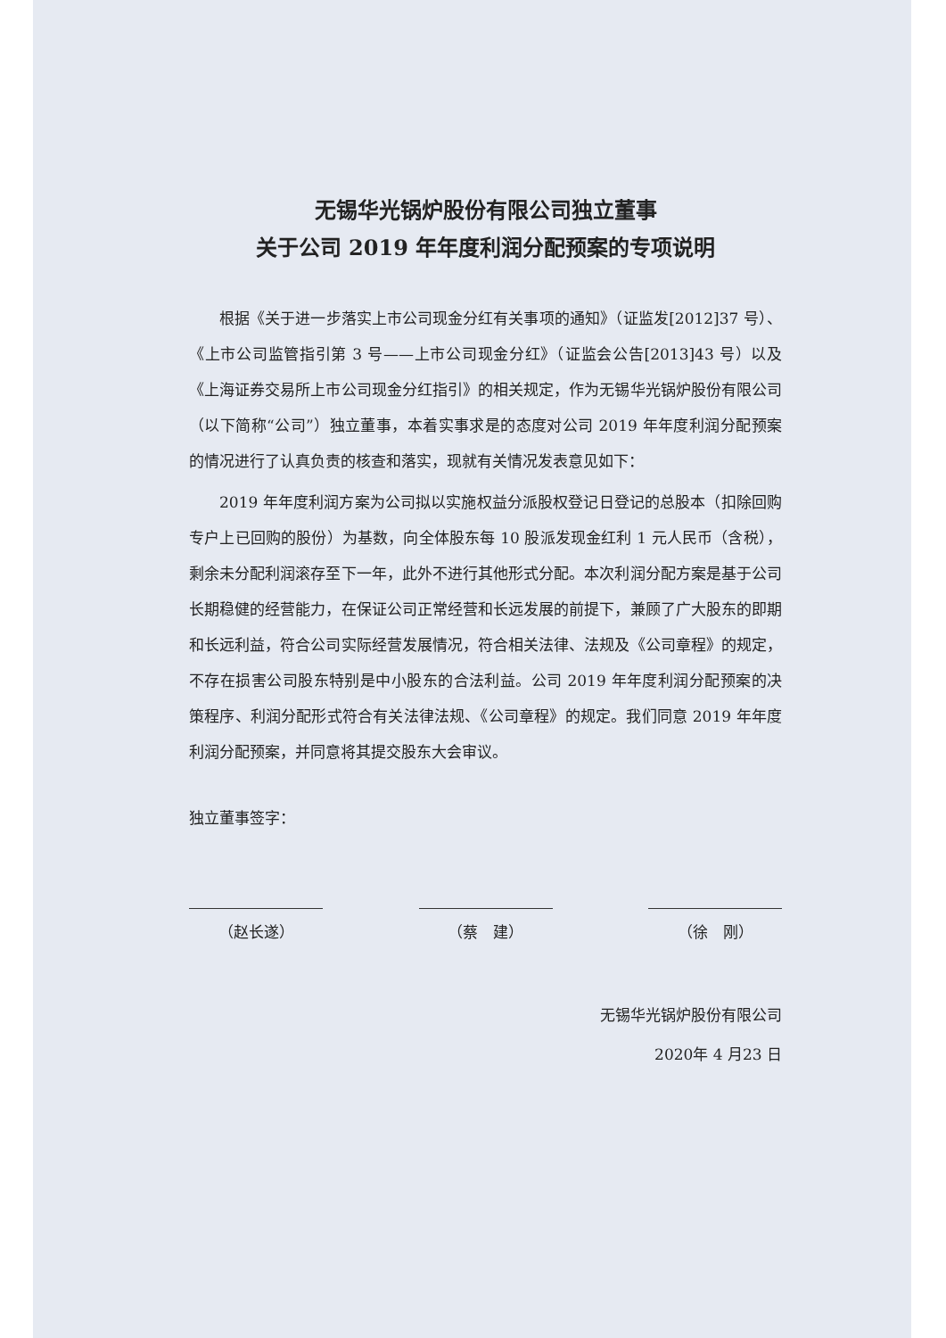无锡华光锅炉股份有限公司独立董事
关于公司 2019 年年度利润分配预案的专项说明
根据《关于进一步落实上市公司现金分红有关事项的通知》（证监发[2012]37 号）、《上市公司监管指引第 3 号——上市公司现金分红》（证监会公告[2013]43 号）以及《上海证券交易所上市公司现金分红指引》的相关规定，作为无锡华光锅炉股份有限公司（以下简称“公司”）独立董事，本着实事求是的态度对公司 2019 年年度利润分配预案的情况进行了认真负责的核查和落实，现就有关情况发表意见如下：
2019 年年度利润方案为公司拟以实施权益分派股权登记日登记的总股本（扣除回购专户上已回购的股份）为基数，向全体股东每 10 股派发现金红利 1 元人民币（含税），剩余未分配利润滚存至下一年，此外不进行其他形式分配。本次利润分配方案是基于公司长期稳健的经营能力，在保证公司正常经营和长远发展的前提下，兼顾了广大股东的即期和长远利益，符合公司实际经营发展情况，符合相关法律、法规及《公司章程》的规定，不存在损害公司股东特别是中小股东的合法利益。公司 2019 年年度利润分配预案的决策程序、利润分配形式符合有关法律法规、《公司章程》的规定。我们同意 2019 年年度利润分配预案，并同意将其提交股东大会审议。
独立董事签字：
（赵长遂） （蔡　建） （徐　刚）
无锡华光锅炉股份有限公司
2020年 4 月23 日